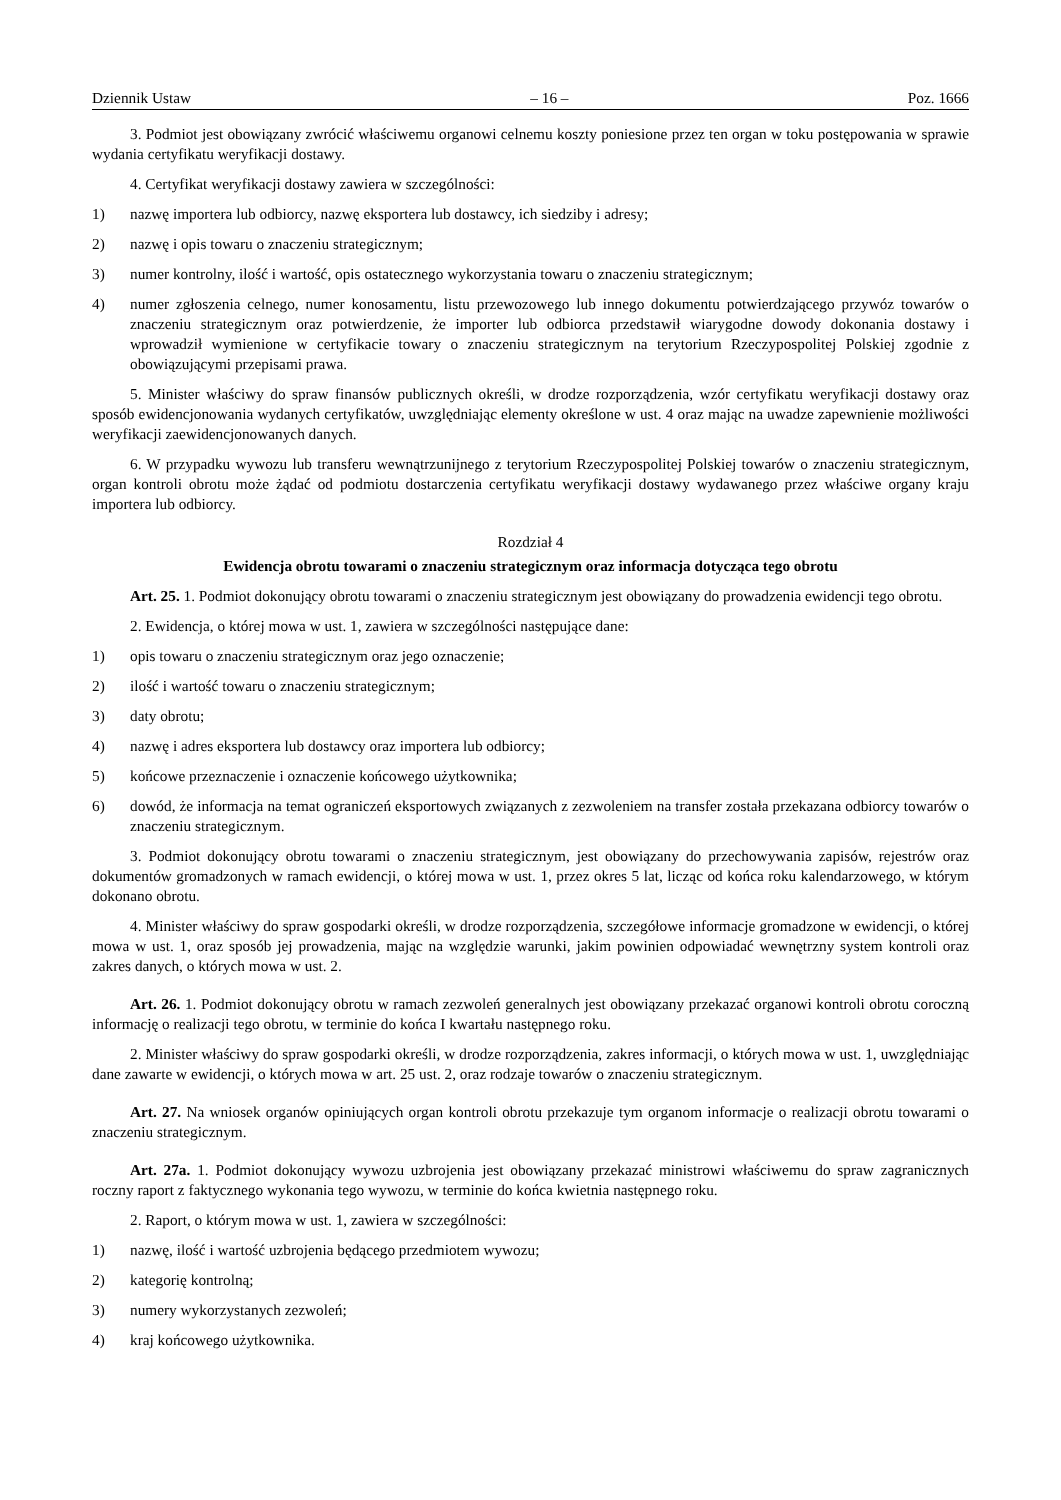Dziennik Ustaw – 16 – Poz. 1666
3. Podmiot jest obowiązany zwrócić właściwemu organowi celnemu koszty poniesione przez ten organ w toku postępowania w sprawie wydania certyfikatu weryfikacji dostawy.
4. Certyfikat weryfikacji dostawy zawiera w szczególności:
1) nazwę importera lub odbiorcy, nazwę eksportera lub dostawcy, ich siedziby i adresy;
2) nazwę i opis towaru o znaczeniu strategicznym;
3) numer kontrolny, ilość i wartość, opis ostatecznego wykorzystania towaru o znaczeniu strategicznym;
4) numer zgłoszenia celnego, numer konosamentu, listu przewozowego lub innego dokumentu potwierdzającego przywóz towarów o znaczeniu strategicznym oraz potwierdzenie, że importer lub odbiorca przedstawił wiarygodne dowody dokonania dostawy i wprowadził wymienione w certyfikacie towary o znaczeniu strategicznym na terytorium Rzeczypospolitej Polskiej zgodnie z obowiązującymi przepisami prawa.
5. Minister właściwy do spraw finansów publicznych określi, w drodze rozporządzenia, wzór certyfikatu weryfikacji dostawy oraz sposób ewidencjonowania wydanych certyfikatów, uwzględniając elementy określone w ust. 4 oraz mając na uwadze zapewnienie możliwości weryfikacji zaewidencjonowanych danych.
6. W przypadku wywozu lub transferu wewnątrzunijnego z terytorium Rzeczypospolitej Polskiej towarów o znaczeniu strategicznym, organ kontroli obrotu może żądać od podmiotu dostarczenia certyfikatu weryfikacji dostawy wydawanego przez właściwe organy kraju importera lub odbiorcy.
Rozdział 4
Ewidencja obrotu towarami o znaczeniu strategicznym oraz informacja dotycząca tego obrotu
Art. 25. 1. Podmiot dokonujący obrotu towarami o znaczeniu strategicznym jest obowiązany do prowadzenia ewidencji tego obrotu.
2. Ewidencja, o której mowa w ust. 1, zawiera w szczególności następujące dane:
1) opis towaru o znaczeniu strategicznym oraz jego oznaczenie;
2) ilość i wartość towaru o znaczeniu strategicznym;
3) daty obrotu;
4) nazwę i adres eksportera lub dostawcy oraz importera lub odbiorcy;
5) końcowe przeznaczenie i oznaczenie końcowego użytkownika;
6) dowód, że informacja na temat ograniczeń eksportowych związanych z zezwoleniem na transfer została przekazana odbiorcy towarów o znaczeniu strategicznym.
3. Podmiot dokonujący obrotu towarami o znaczeniu strategicznym, jest obowiązany do przechowywania zapisów, rejestrów oraz dokumentów gromadzonych w ramach ewidencji, o której mowa w ust. 1, przez okres 5 lat, licząc od końca roku kalendarzowego, w którym dokonano obrotu.
4. Minister właściwy do spraw gospodarki określi, w drodze rozporządzenia, szczegółowe informacje gromadzone w ewidencji, o której mowa w ust. 1, oraz sposób jej prowadzenia, mając na względzie warunki, jakim powinien odpowiadać wewnętrzny system kontroli oraz zakres danych, o których mowa w ust. 2.
Art. 26. 1. Podmiot dokonujący obrotu w ramach zezwoleń generalnych jest obowiązany przekazać organowi kontroli obrotu coroczną informację o realizacji tego obrotu, w terminie do końca I kwartału następnego roku.
2. Minister właściwy do spraw gospodarki określi, w drodze rozporządzenia, zakres informacji, o których mowa w ust. 1, uwzględniając dane zawarte w ewidencji, o których mowa w art. 25 ust. 2, oraz rodzaje towarów o znaczeniu strategicznym.
Art. 27. Na wniosek organów opiniujących organ kontroli obrotu przekazuje tym organom informacje o realizacji obrotu towarami o znaczeniu strategicznym.
Art. 27a. 1. Podmiot dokonujący wywozu uzbrojenia jest obowiązany przekazać ministrowi właściwemu do spraw zagranicznych roczny raport z faktycznego wykonania tego wywozu, w terminie do końca kwietnia następnego roku.
2. Raport, o którym mowa w ust. 1, zawiera w szczególności:
1) nazwę, ilość i wartość uzbrojenia będącego przedmiotem wywozu;
2) kategorię kontrolną;
3) numery wykorzystanych zezwoleń;
4) kraj końcowego użytkownika.